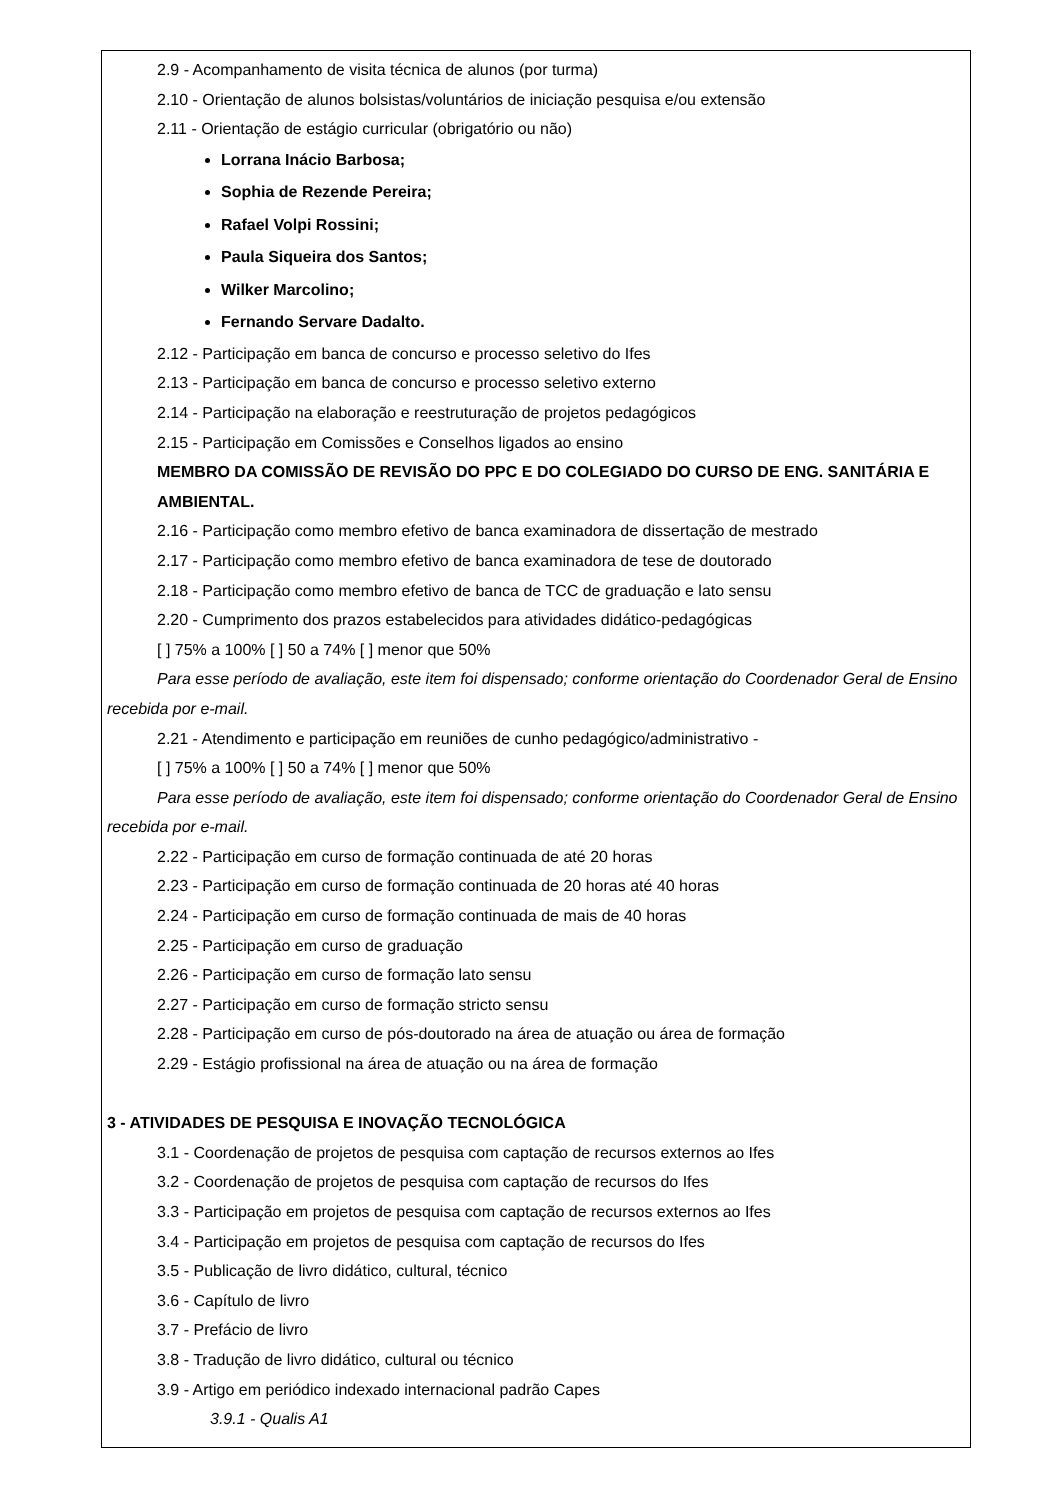2.9 - Acompanhamento de visita técnica de alunos (por turma)
2.10 - Orientação de alunos bolsistas/voluntários de iniciação pesquisa e/ou extensão
2.11 - Orientação de estágio curricular (obrigatório ou não)
Lorrana Inácio Barbosa;
Sophia de Rezende Pereira;
Rafael Volpi Rossini;
Paula Siqueira dos Santos;
Wilker Marcolino;
Fernando Servare Dadalto.
2.12 - Participação em banca de concurso e processo seletivo do Ifes
2.13 - Participação em banca de concurso e processo seletivo externo
2.14 - Participação na elaboração e reestruturação de projetos pedagógicos
2.15 - Participação em Comissões e Conselhos ligados ao ensino
MEMBRO DA COMISSÃO DE REVISÃO DO PPC E DO COLEGIADO DO CURSO DE ENG. SANITÁRIA E AMBIENTAL.
2.16 - Participação como membro efetivo de banca examinadora de dissertação de mestrado
2.17 - Participação como membro efetivo de banca examinadora de tese de doutorado
2.18 - Participação como membro efetivo de banca de TCC de graduação e lato sensu
2.20 - Cumprimento dos prazos estabelecidos para atividades didático-pedagógicas
[ ] 75% a 100% [ ] 50 a 74% [ ] menor que 50%
Para esse período de avaliação, este item foi dispensado; conforme orientação do Coordenador Geral de Ensino recebida por e-mail.
2.21 - Atendimento e participação em reuniões de cunho pedagógico/administrativo -
[ ] 75% a 100% [ ] 50 a 74% [ ] menor que 50%
Para esse período de avaliação, este item foi dispensado; conforme orientação do Coordenador Geral de Ensino recebida por e-mail.
2.22 - Participação em curso de formação continuada de até 20 horas
2.23 - Participação em curso de formação continuada de 20 horas até 40 horas
2.24 - Participação em curso de formação continuada de mais de 40 horas
2.25 - Participação em curso de graduação
2.26 - Participação em curso de formação lato sensu
2.27 - Participação em curso de formação stricto sensu
2.28 - Participação em curso de pós-doutorado na área de atuação ou área de formação
2.29 - Estágio profissional na área de atuação ou na área de formação
3 - ATIVIDADES DE PESQUISA E INOVAÇÃO TECNOLÓGICA
3.1 - Coordenação de projetos de pesquisa com captação de recursos externos ao Ifes
3.2 - Coordenação de projetos de pesquisa com captação de recursos do Ifes
3.3 - Participação em projetos de pesquisa com captação de recursos externos ao Ifes
3.4 - Participação em projetos de pesquisa com captação de recursos do Ifes
3.5 - Publicação de livro didático, cultural, técnico
3.6 - Capítulo de livro
3.7 - Prefácio de livro
3.8 - Tradução de livro didático, cultural ou técnico
3.9 - Artigo em periódico indexado internacional padrão Capes
3.9.1 - Qualis A1